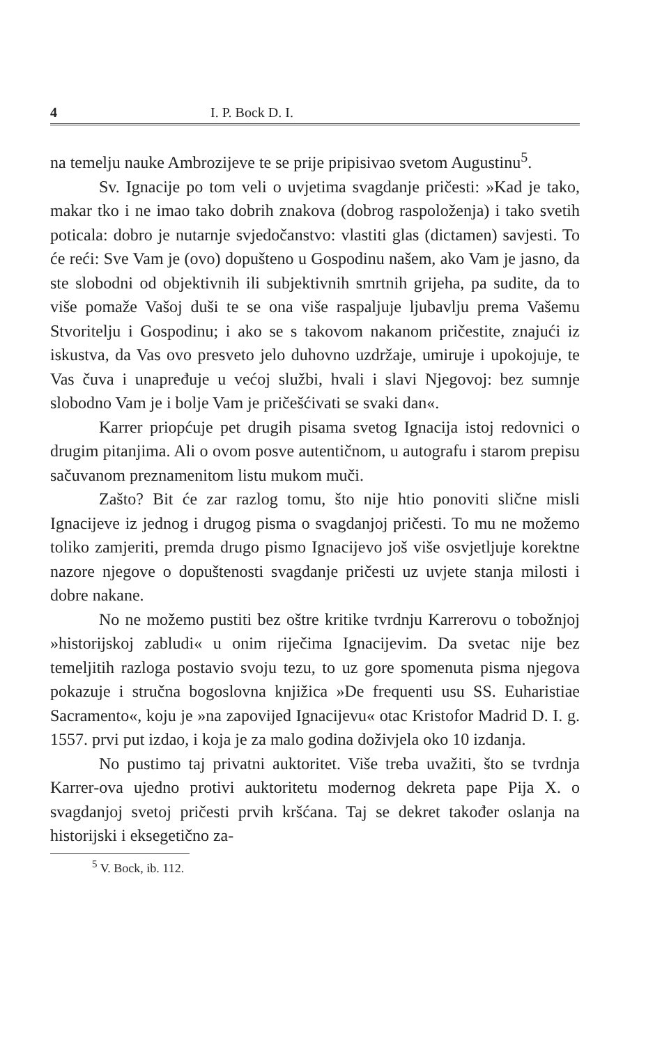4 I. P. Bock D. I.
na temelju nauke Ambrozijeve te se prije pripisivao svetom Augustinu<sup>5</sup>.
Sv. Ignacije po tom veli o uvjetima svagdanje pričesti: »Kad je tako, makar tko i ne imao tako dobrih znakova (dobrog raspoloženja) i tako svetih poticala: dobro je nutarnje svjedočanstvo: vlastiti glas (dictamen) savjesti. To će reći: Sve Vam je (ovo) dopušteno u Gospodinu našem, ako Vam je jasno, da ste slobodni od objektivnih ili subjektivnih smrtnih grijeha, pa sudite, da to više pomaže Vašoj duši te se ona više raspaljuje ljubavlju prema Vašemu Stvoritelju i Gospodinu; i ako se s takovom nakanom pričestite, znajući iz iskustva, da Vas ovo presveto jelo duhovno uzdržaje, umiruje i upokojuje, te Vas čuva i unapređuje u većoj službi, hvali i slavi Njegovoj: bez sumnje slobodno Vam je i bolje Vam je pričešćivati se svaki dan«.
Karrer priopćuje pet drugih pisama svetog Ignacija istoj redovnici o drugim pitanjima. Ali o ovom posve autentičnom, u autografu i starom prepisu sačuvanom preznamenitom listu mukom muči.
Zašto? Bit će zar razlog tomu, što nije htio ponoviti slične misli Ignacijeve iz jednog i drugog pisma o svagdanjoj pričesti. To mu ne možemo toliko zamjeriti, premda drugo pismo Ignacijevo još više osvjetljuje korektne nazore njegove o dopuštenosti svagdanje pričesti uz uvjete stanja milosti i dobre nakane.
No ne možemo pustiti bez oštre kritike tvrdnju Karrerovu o tobožnjoj »historijskoj zabludi« u onim riječima Ignacijevim. Da svetac nije bez temeljitih razloga postavio svoju tezu, to uz gore spomenuta pisma njegova pokazuje i stručna bogoslovna knjižica »De frequenti usu SS. Euharistiae Sacramento«, koju je »na zapovijed Ignacijevu« otac Kristofor Madrid D. I. g. 1557. prvi put izdao, i koja je za malo godina doživjela oko 10 izdanja.
No pustimo taj privatni auktoritet. Više treba uvažiti, što se tvrdnja Karrer-ova ujedno protivi auktoritetu modernog dekreta pape Pija X. o svagdanjoj svetoj pričesti prvih kršćana. Taj se dekret također oslanja na historijski i eksegetično za-
<sup>5</sup> V. Bock, ib. 112.